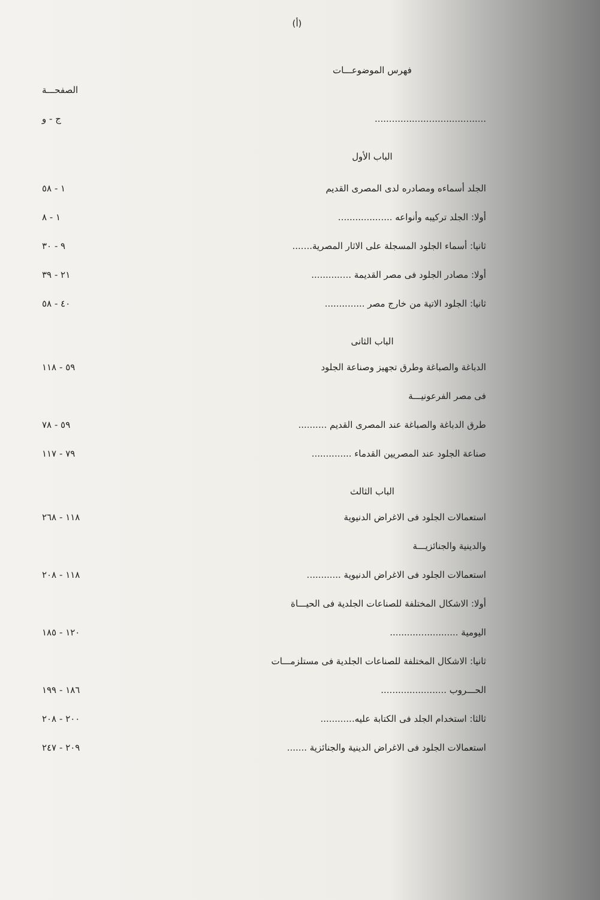(أ)
فهرس الموضوعـــات
الصفحـــة
....................................... ج - و
الباب الأول
الجلد أسماءه ومصادره لدى المصرى القديم ١ - ٥٨
أولا: الجلد تركيبه وأنواعه ................... ١ - ٨
ثانيا: أسماء الجلود المسجلة على الاثار المصرية....... ٩ - ٣٠
أولا: مصادر الجلود فى مصر القديمة .............. ٢١ - ٣٩
ثانيا: الجلود الاتية من خارج مصر .............. ٤٠ - ٥٨
الباب الثانى
الدباغة والصباغة وطرق تجهيز وصناعة الجلود ٥٩ - ١١٨
فى مصر الفرعونيـــة
طرق الدباغة والصباغة عند المصرى القديم .......... ٥٩ - ٧٨
صناعة الجلود عند المصريين القدماء .............. ٧٩ - ١١٧
الباب الثالث
استعمالات الجلود فى الاغراض الدنيوية ١١٨ - ٢٦٨
والدينية والجنائزيـــة
استعمالات الجلود فى الاغراض الدنيوية ............ ١١٨ - ٢٠٨
أولا: الاشكال المختلفة للصناعات الجلدية فى الحيـــاة
اليومية ........................ ١٢٠ - ١٨٥
ثانيا: الاشكال المختلفة للصناعات الجلدية فى مستلزمـــات
الحـــروب ....................... ١٨٦ - ١٩٩
ثالثا: استخدام الجلد فى الكتابة عليه............ ٢٠٠ - ٢٠٨
استعمالات الجلود فى الاغراض الدينية والجنائزية ....... ٢٠٩ - ٢٤٧